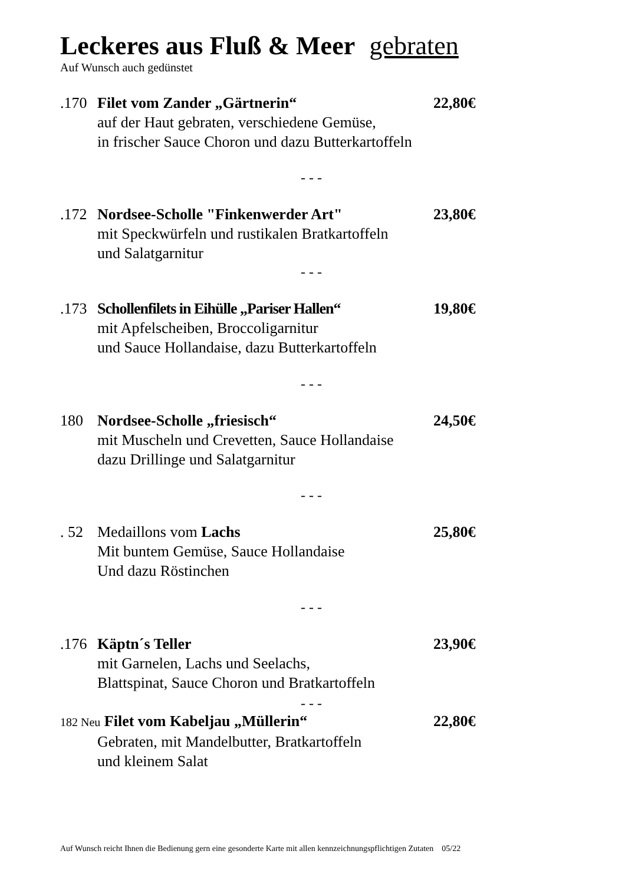Leckeres aus Fluß & Meer gebraten
Auf Wunsch auch gedünstet
.170 Filet vom Zander „Gärtnerin“22,80€
auf der Haut gebraten, verschiedene Gemüse,
in frischer Sauce Choron und dazu Butterkartoffeln
- - -
.172 Nordsee-Scholle "Finkenwerder Art" 23,80€
mit Speckwürfeln und rustikalen Bratkartoffeln
und Salatgarnitur
- - -
.173 Schollenfilets in Eihülle „Pariser Hallen“19,80€
mit Apfelscheiben, Broccoligarnitur
und Sauce Hollandaise, dazu Butterkartoffeln
- - -
180 Nordsee-Scholle „friesisch“24,50€
mit Muscheln und Crevetten, Sauce Hollandaise
dazu Drillinge und Salatgarnitur
- - -
. 52 Medaillons vom Lachs 25,80€
Mit buntem Gemüse, Sauce Hollandaise
Und dazu Röstinchen
- - -
.176 Käptn´s Teller 23,90€
mit Garnelen, Lachs und Seelachs,
Blattspinat, Sauce Choron und Bratkartoffeln
- - -
182 Neu Filet vom Kabeljau „Müllerin“22,80€
Gebraten, mit Mandelbutter, Bratkartoffeln
und kleinem Salat
Auf Wunsch reicht Ihnen die Bedienung gern eine gesonderte Karte mit allen kennzeichnungspflichtigen Zutaten 05/22